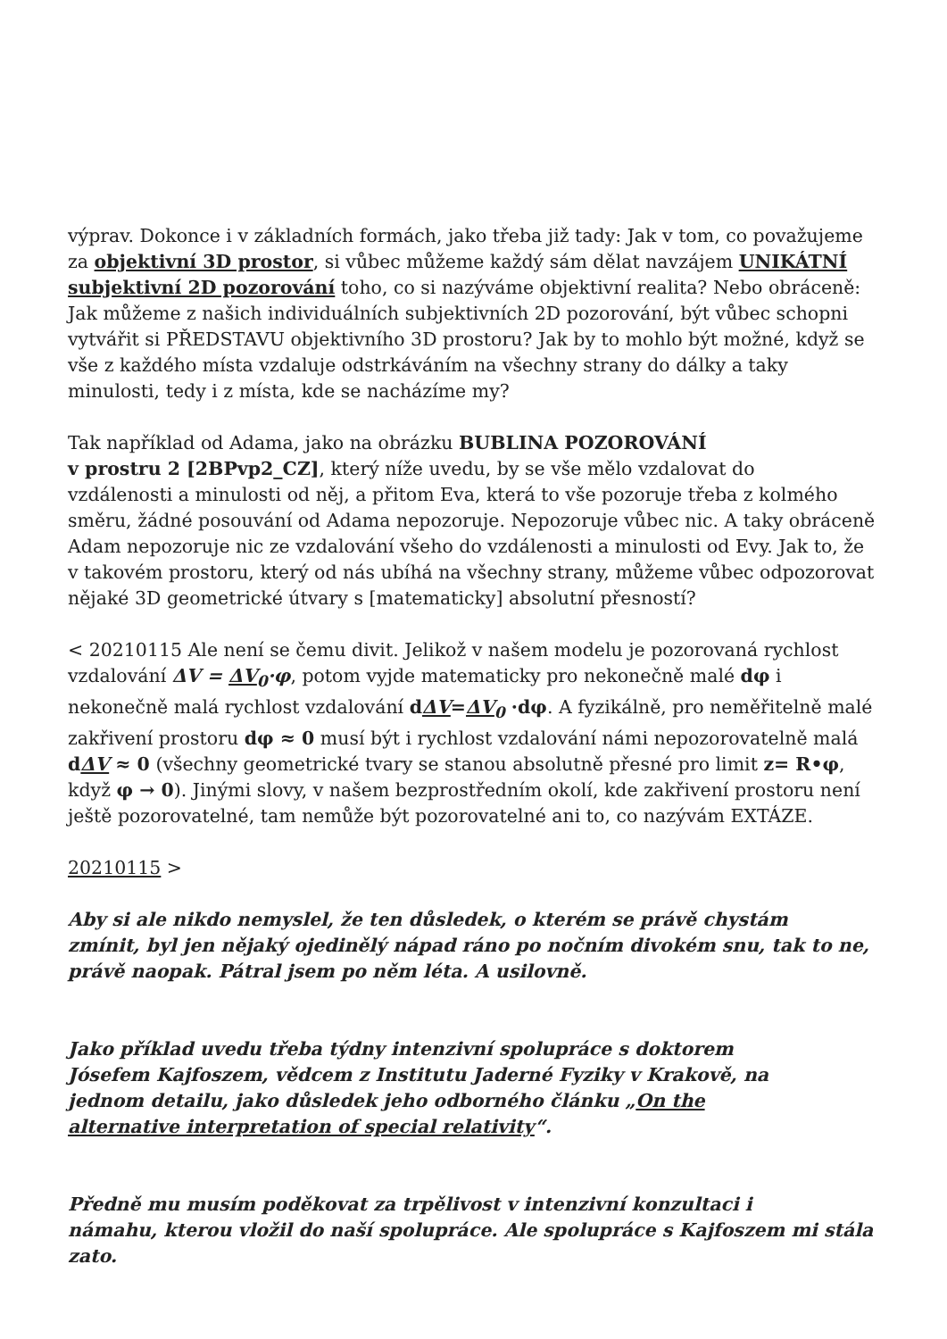výprav. Dokonce i v základních formách, jako třeba již tady: Jak v tom, co považujeme za objektivní 3D prostor, si vůbec můžeme každý sám dělat navzájem UNIKÁTNÍ subjektivní 2D pozorování toho, co si nazýváme objektivní realita? Nebo obráceně: Jak můžeme z našich individuálních subjektivních 2D pozorování, být vůbec schopni vytvářit si PŘEDSTAVU objektivního 3D prostoru? Jak by to mohlo být možné, když se vše z každého místa vzdaluje odstrkáváním na všechny strany do dálky a taky minulosti, tedy i z místa, kde se nacházíme my?
Tak například od Adama, jako na obrázku BUBLINA POZOROVÁNÍ
v prostru 2 [2BPvp2_CZ], který níže uvedu, by se vše mělo vzdalovat do
vzdálenosti a minulosti od něj, a přitom Eva, která to vše pozoruje třeba z kolmého směru, žádné posouvání od Adama nepozoruje. Nepozoruje vůbec nic. A taky obráceně Adam nepozoruje nic ze vzdalování všeho do vzdálenosti a minulosti od Evy. Jak to, že v takovém prostoru, který od nás ubíhá na všechny strany, můžeme vůbec odpozorovat nějaké 3D geometrické útvary s [matematicky] absolutní přesností?
< 20210115 Ale není se čemu divit. Jelikož v našem modelu je pozorovaná rychlost vzdalování ΔV = ΔV<sub>0</sub>·φ, potom vyjde matematicky pro nekonečně malé dφ i nekonečně malá rychlost vzdalování dΔV=ΔV<sub>0</sub> ·dφ. A fyzikálně, pro neměřitelně malé zakřivení prostoru dφ ≈ 0 musí být i rychlost vzdalování námi nepozorovatelně malá dΔV ≈ 0 (všechny geometrické tvary se stanou absolutně přesné pro limit z= R•φ, když φ → 0). Jinými slovy, v našem bezprostředním okolí, kde zakřivení prostoru není ještě pozorovatelné, tam nemůže být pozorovatelné ani to, co nazývám EXTÁZE.
20210115 >
Aby si ale nikdo nemyslel, že ten důsledek, o kterém se právě chystám
zmínit, byl jen nějaký ojedinělý nápad ráno po nočním divokém snu, tak to ne, právě naopak. Pátral jsem po něm léta. A usilovně.
Jako příklad uvedu třeba týdny intenzivní spolupráce s doktorem
Jósefem Kajfoszem, vědcem z Institutu Jaderné Fyziky v Krakově, na
jednom detailu, jako důsledek jeho odborného článku „On the
alternative interpretation of special relativity“.
Předně mu musím poděkovat za trpělivost v intenzivní konzultaci i
námahu, kterou vložil do naší spolupráce. Ale spolupráce s Kajfoszem mi stála zato.